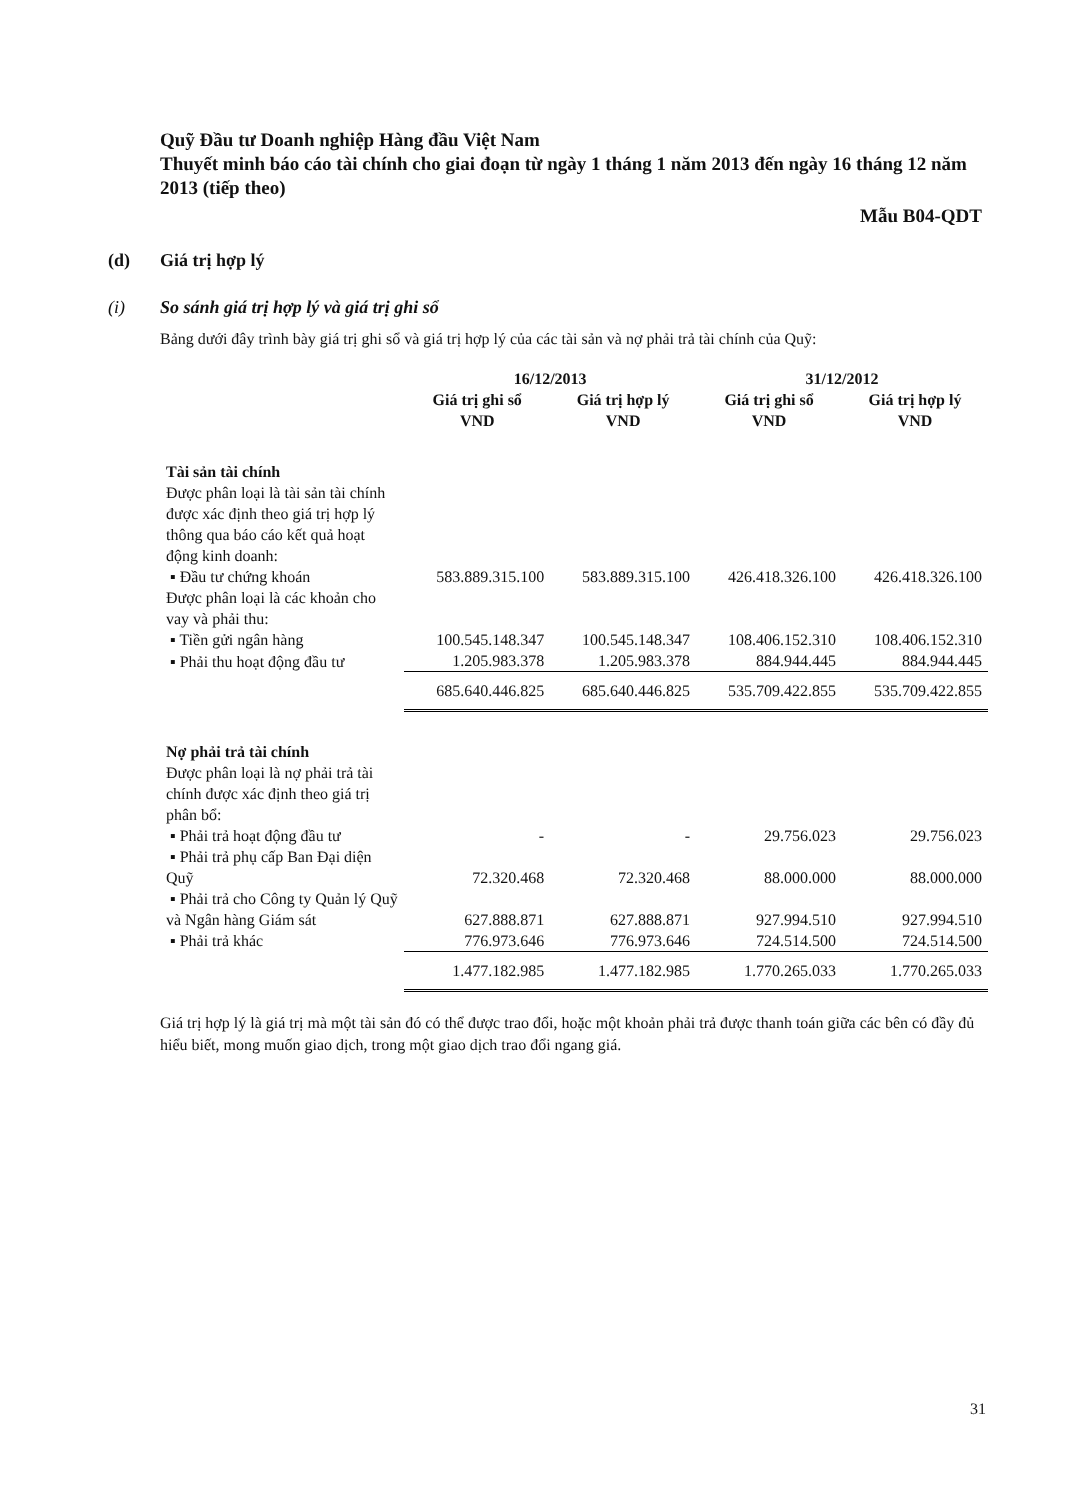Quỹ Đầu tư Doanh nghiệp Hàng đầu Việt Nam
Thuyết minh báo cáo tài chính cho giai đoạn từ ngày 1 tháng 1 năm 2013 đến ngày 16 tháng 12 năm 2013 (tiếp theo)
Mẫu B04-QDT
(d) Giá trị hợp lý
(i) So sánh giá trị hợp lý và giá trị ghi sổ
Bảng dưới đây trình bày giá trị ghi sổ và giá trị hợp lý của các tài sản và nợ phải trả tài chính của Quỹ:
| | 16/12/2013 | | 31/12/2012 | |
| --- | --- | --- | --- | --- |
| | Giá trị ghi sổ VND | Giá trị hợp lý VND | Giá trị ghi sổ VND | Giá trị hợp lý VND |
| Tài sản tài chính Được phân loại là tài sản tài chính được xác định theo giá trị hợp lý thông qua báo cáo kết quả hoạt động kinh doanh: ▪ Đầu tư chứng khoán | 583.889.315.100 | 583.889.315.100 | 426.418.326.100 | 426.418.326.100 |
| Được phân loại là các khoản cho vay và phải thu: ▪ Tiền gửi ngân hàng | 100.545.148.347 | 100.545.148.347 | 108.406.152.310 | 108.406.152.310 |
| ▪ Phải thu hoạt động đầu tư | 1.205.983.378 | 1.205.983.378 | 884.944.445 | 884.944.445 |
| | 685.640.446.825 | 685.640.446.825 | 535.709.422.855 | 535.709.422.855 |
| Nợ phải trả tài chính Được phân loại là nợ phải trả tài chính được xác định theo giá trị phân bổ: ▪ Phải trả hoạt động đầu tư | - | - | 29.756.023 | 29.756.023 |
| ▪ Phải trả phụ cấp Ban Đại diện Quỹ | 72.320.468 | 72.320.468 | 88.000.000 | 88.000.000 |
| ▪ Phải trả cho Công ty Quản lý Quỹ và Ngân hàng Giám sát | 627.888.871 | 627.888.871 | 927.994.510 | 927.994.510 |
| ▪ Phải trả khác | 776.973.646 | 776.973.646 | 724.514.500 | 724.514.500 |
| | 1.477.182.985 | 1.477.182.985 | 1.770.265.033 | 1.770.265.033 |
Giá trị hợp lý là giá trị mà một tài sản đó có thể được trao đổi, hoặc một khoản phải trả được thanh toán giữa các bên có đầy đủ hiểu biết, mong muốn giao dịch, trong một giao dịch trao đổi ngang giá.
31